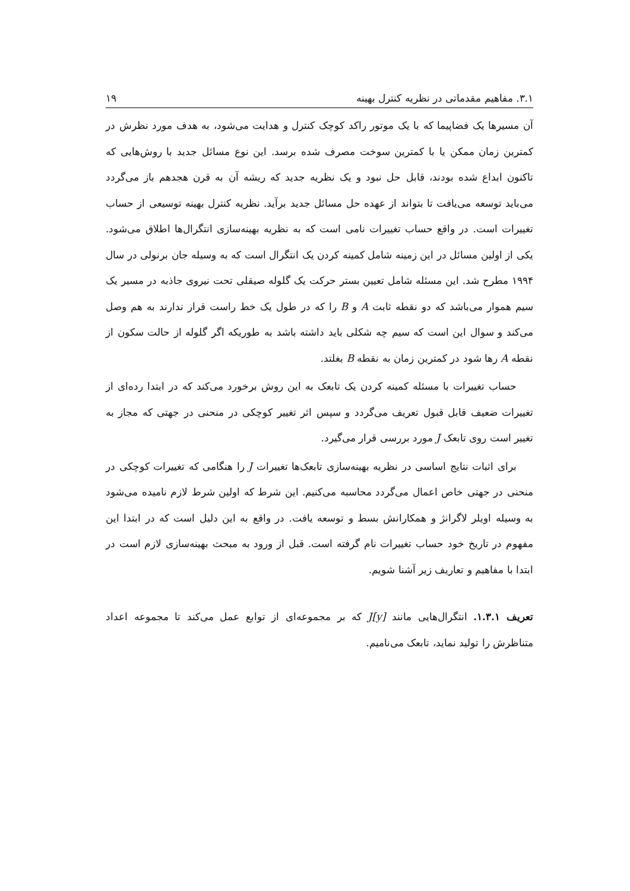۳.۱. مفاهیم مقدماتی در نظریه کنترل بهینه ۱۹
آن مسیرها یک فضاپیما که با یک موتور راکد کوچک کنترل و هدایت می‌شود، به هدف مورد نظرش در کمترین زمان ممکن یا با کمترین سوخت مصرف شده برسد. این نوع مسائل جدید با روش‌هایی که تاکنون ابداع شده بودند، قابل حل نبود و یک نظریه جدید که ریشه آن به قرن هجدهم باز می‌گردد می‌باید توسعه می‌یافت تا بتواند از عهده حل مسائل جدید برآید. نظریه کنترل بهینه توسیعی از حساب تغییرات است. در واقع حساب تغییرات نامی است که به نظریه بهینه‌سازی انتگرال‌ها اطلاق می‌شود. یکی از اولین مسائل در این زمینه شامل کمینه کردن یک انتگرال است که به وسیله جان برنولی در سال ۱۹۹۴ مطرح شد. این مسئله شامل تعیین بستر حرکت یک گلوله صیقلی تحت نیروی جاذبه در مسیر یک سیم هموار می‌باشد که دو نقطه ثابت A و B را که در طول یک خط راست قرار ندارند به هم وصل می‌کند و سوال این است که سیم چه شکلی باید داشته باشد به طوریکه اگر گلوله از حالت سکون از نقطه A رها شود در کمترین زمان به نقطه B بغلتد.
حساب تغییرات با مسئله کمینه کردن یک تابعک به این روش برخورد می‌کند که در ابتدا رده‌ای از تغییرات ضعیف قابل قبول تعریف می‌گردد و سپس اثر تغییر کوچکی در منحنی در جهتی که مجاز به تغییر است روی تابعک J مورد بررسی قرار می‌گیرد.
برای اثبات نتایج اساسی در نظریه بهینه‌سازی تابعک‌ها تغییرات J را هنگامی که تغییرات کوچکی در منحنی در جهتی خاص اعمال می‌گردد محاسبه می‌کنیم. این شرط که اولین شرط لازم نامیده می‌شود به وسیله اویلر لاگرانژ و همکارانش بسط و توسعه یافت. در واقع به این دلیل است که در ابتدا این مفهوم در تاریخ خود حساب تغییرات نام گرفته است. قبل از ورود به مبحث بهینه‌سازی لازم است در ابتدا با مفاهیم و تعاریف زیر آشنا شویم.
تعریف ۱.۳.۱. انتگرال‌هایی مانند J[y] که بر مجموعه‌ای از توابع عمل می‌کند تا مجموعه اعداد متناظرش را تولید نماید، تابعک می‌نامیم.